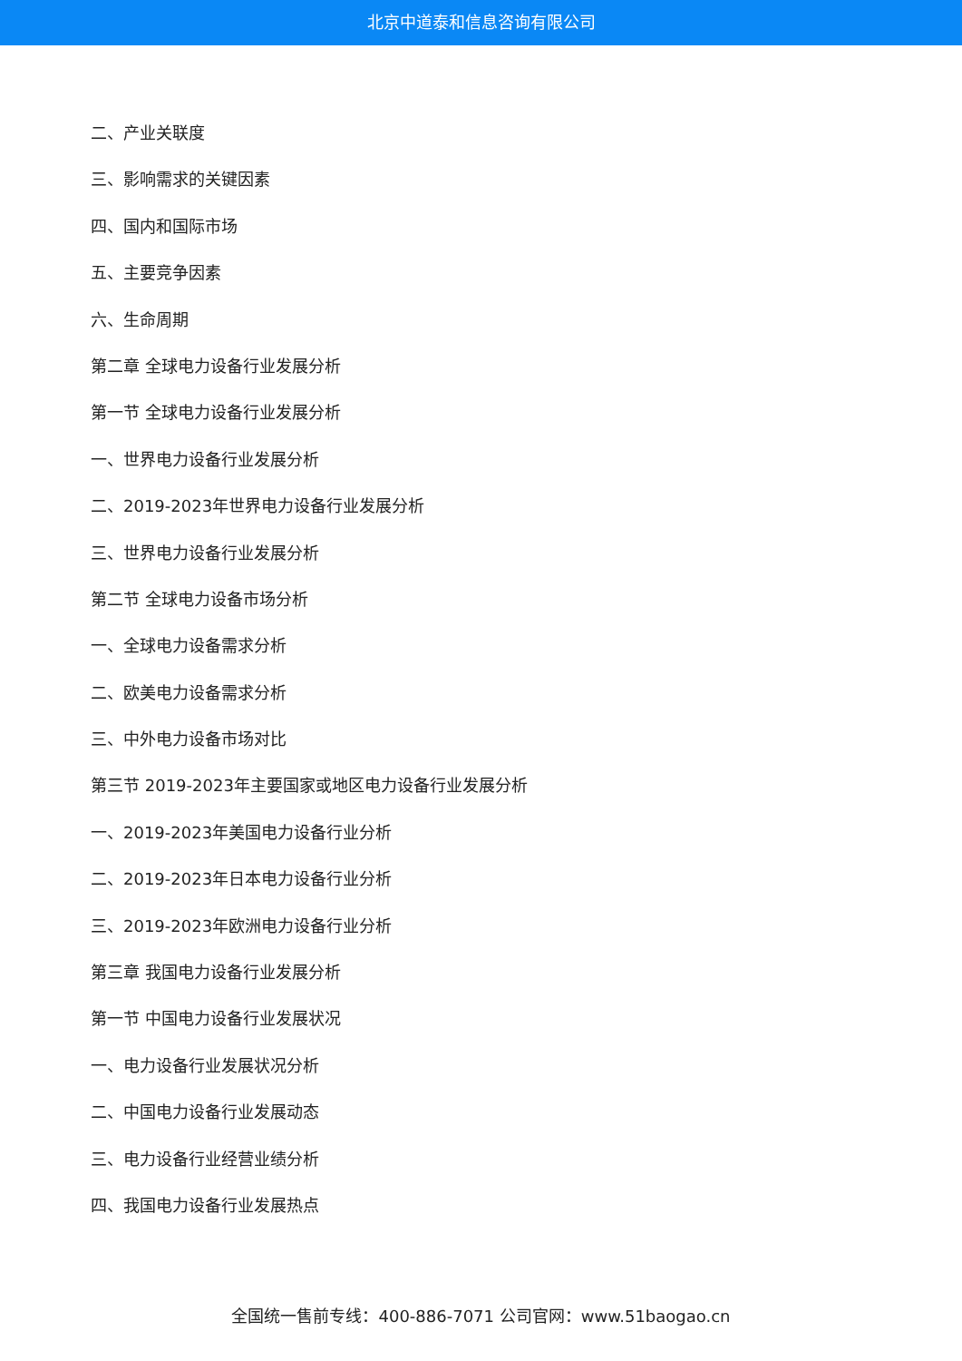北京中道泰和信息咨询有限公司
二、产业关联度
三、影响需求的关键因素
四、国内和国际市场
五、主要竞争因素
六、生命周期
第二章 全球电力设备行业发展分析
第一节 全球电力设备行业发展分析
一、世界电力设备行业发展分析
二、2019-2023年世界电力设备行业发展分析
三、世界电力设备行业发展分析
第二节 全球电力设备市场分析
一、全球电力设备需求分析
二、欧美电力设备需求分析
三、中外电力设备市场对比
第三节 2019-2023年主要国家或地区电力设备行业发展分析
一、2019-2023年美国电力设备行业分析
二、2019-2023年日本电力设备行业分析
三、2019-2023年欧洲电力设备行业分析
第三章 我国电力设备行业发展分析
第一节 中国电力设备行业发展状况
一、电力设备行业发展状况分析
二、中国电力设备行业发展动态
三、电力设备行业经营业绩分析
四、我国电力设备行业发展热点
全国统一售前专线：400-886-7071 公司官网：www.51baogao.cn